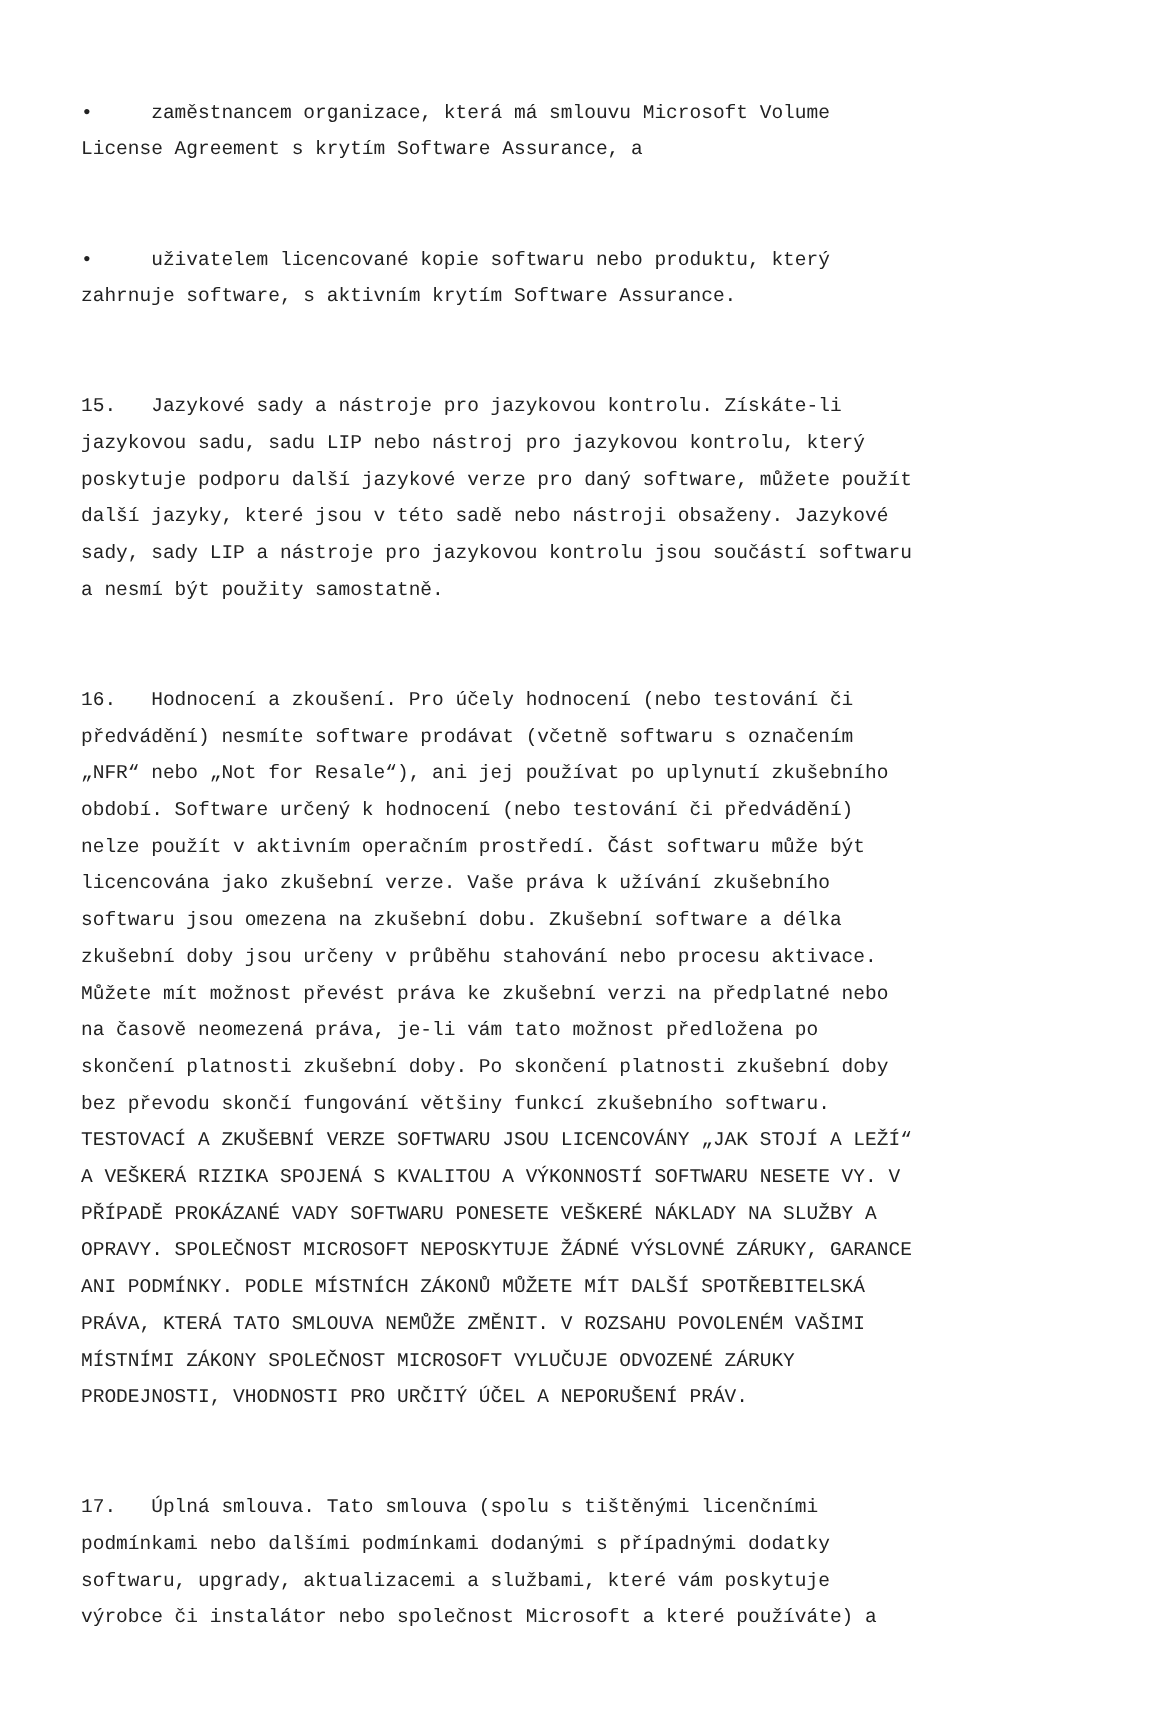• zaměstnancem organizace, která má smlouvu Microsoft Volume License Agreement s krytím Software Assurance, a
• uživatelem licencované kopie softwaru nebo produktu, který zahrnuje software, s aktivním krytím Software Assurance.
15. Jazykové sady a nástroje pro jazykovou kontrolu. Získáte-li jazykovou sadu, sadu LIP nebo nástroj pro jazykovou kontrolu, který poskytuje podporu další jazykové verze pro daný software, můžete použít další jazyky, které jsou v této sadě nebo nástroji obsaženy. Jazykové sady, sady LIP a nástroje pro jazykovou kontrolu jsou součástí softwaru a nesmí být použity samostatně.
16. Hodnocení a zkoušení. Pro účely hodnocení (nebo testování či předvádění) nesmíte software prodávat (včetně softwaru s označením „NFR“ nebo „Not for Resale“), ani jej používat po uplynutí zkušebního období. Software určený k hodnocení (nebo testování či předvádění) nelze použít v aktivním operačním prostředí. Část softwaru může být licencována jako zkušební verze. Vaše práva k užívání zkušebního softwaru jsou omezena na zkušební dobu. Zkušební software a délka zkušební doby jsou určeny v průběhu stahování nebo procesu aktivace. Můžete mít možnost převést práva ke zkušební verzi na předplatné nebo na časově neomezená práva, je-li vám tato možnost předložena po skončení platnosti zkušební doby. Po skončení platnosti zkušební doby bez převodu skončí fungování většiny funkcí zkušebního softwaru. TESTOVACÍ A ZKUŠEBNÍ VERZE SOFTWARU JSOU LICENCOVÁNY „JAK STOJÍ A LEŽÍ“ A VEŠKERÁ RIZIKA SPOJENÁ S KVALITOU A VÝKONNOSTÍ SOFTWARU NESETE VY. V PŘÍPADĚ PROKÁZANÉ VADY SOFTWARU PONESETE VEŠKERÉ NÁKLADY NA SLUŽBY A OPRAVY. SPOLEČNOST MICROSOFT NEPOSKYTUJE ŽÁDNÉ VÝSLOVNÉ ZÁRUKY, GARANCE ANI PODMÍNKY. PODLE MÍSTNÍCH ZÁKONŮ MŮŽETE MÍT DALŠÍ SPOTŘEBITELSKÁ PRÁVA, KTERÁ TATO SMLOUVA NEMŮŽE ZMĚNIT. V ROZSAHU POVOLENÉM VAŠIMI MÍSTNÍMI ZÁKONY SPOLEČNOST MICROSOFT VYLUČUJE ODVOZENÉ ZÁRUKY PRODEJNOSTI, VHODNOSTI PRO URČITÝ ÚČEL A NEPORUŠENÍ PRÁV.
17. Úplná smlouva. Tato smlouva (spolu s tištěnými licenčními podmínkami nebo dalšími podmínkami dodanými s případnými dodatky softwaru, upgrady, aktualizacemi a službami, které vám poskytuje výrobce či instalátor nebo společnost Microsoft a které používáte) a